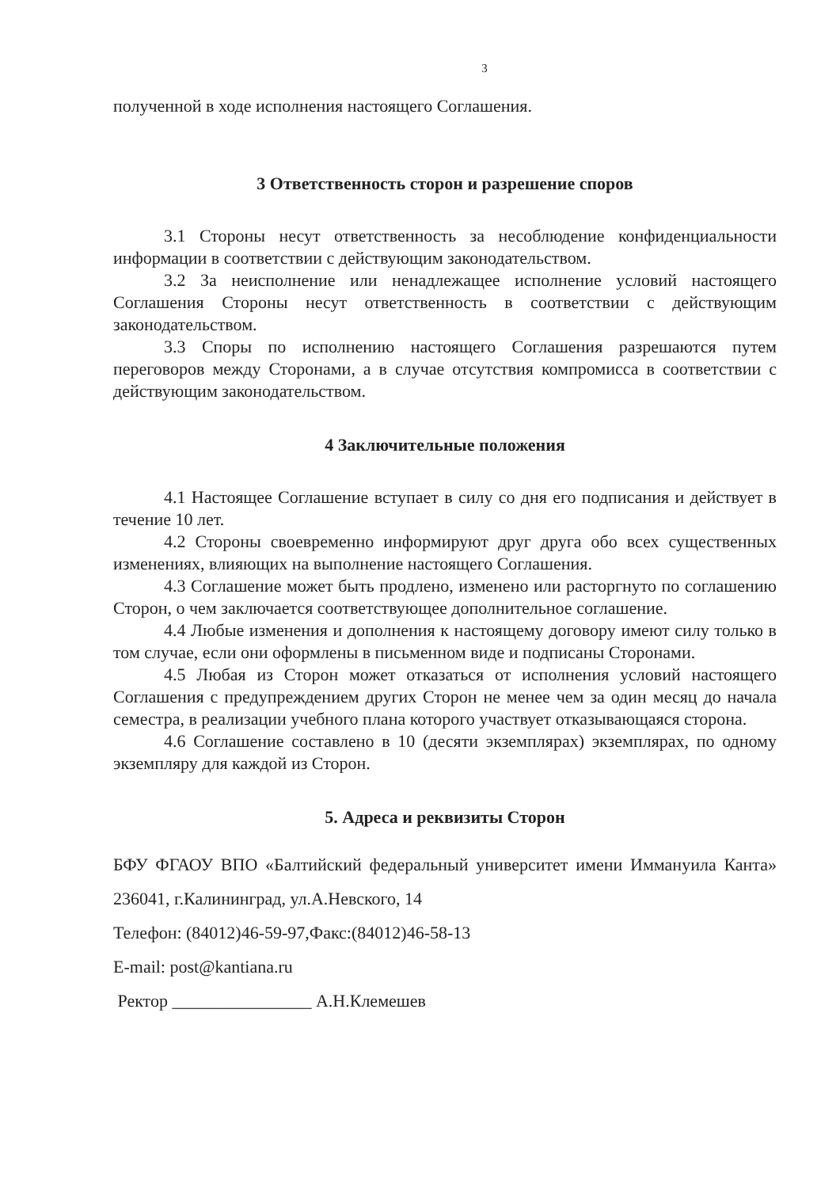3
полученной в ходе исполнения настоящего Соглашения.
3 Ответственность сторон и разрешение споров
3.1 Стороны несут ответственность за несоблюдение конфиденциальности информации в соответствии с действующим законодательством.
3.2 За неисполнение или ненадлежащее исполнение условий настоящего Соглашения Стороны несут ответственность в соответствии с действующим законодательством.
3.3 Споры по исполнению настоящего Соглашения разрешаются путем переговоров между Сторонами, а в случае отсутствия компромисса в соответствии с действующим законодательством.
4 Заключительные положения
4.1 Настоящее Соглашение вступает в силу со дня его подписания и действует в течение 10 лет.
4.2 Стороны своевременно информируют друг друга обо всех существенных изменениях, влияющих на выполнение настоящего Соглашения.
4.3 Соглашение может быть продлено, изменено или расторгнуто по соглашению Сторон, о чем заключается соответствующее дополнительное соглашение.
4.4 Любые изменения и дополнения к настоящему договору имеют силу только в том случае, если они оформлены в письменном виде и подписаны Сторонами.
4.5 Любая из Сторон может отказаться от исполнения условий настоящего Соглашения с предупреждением других Сторон не менее чем за один месяц до начала семестра, в реализации учебного плана которого участвует отказывающаяся сторона.
4.6 Соглашение составлено в 10 (десяти экземплярах) экземплярах, по одному экземпляру для каждой из Сторон.
5. Адреса и реквизиты Сторон
БФУ ФГАОУ ВПО «Балтийский федеральный университет имени Иммануила Канта» 236041, г.Калининград, ул.А.Невского, 14
Телефон: (84012)46-59-97,Факс:(84012)46-58-13
E-mail: post@kantiana.ru
Ректор ________________ А.Н.Клемешев